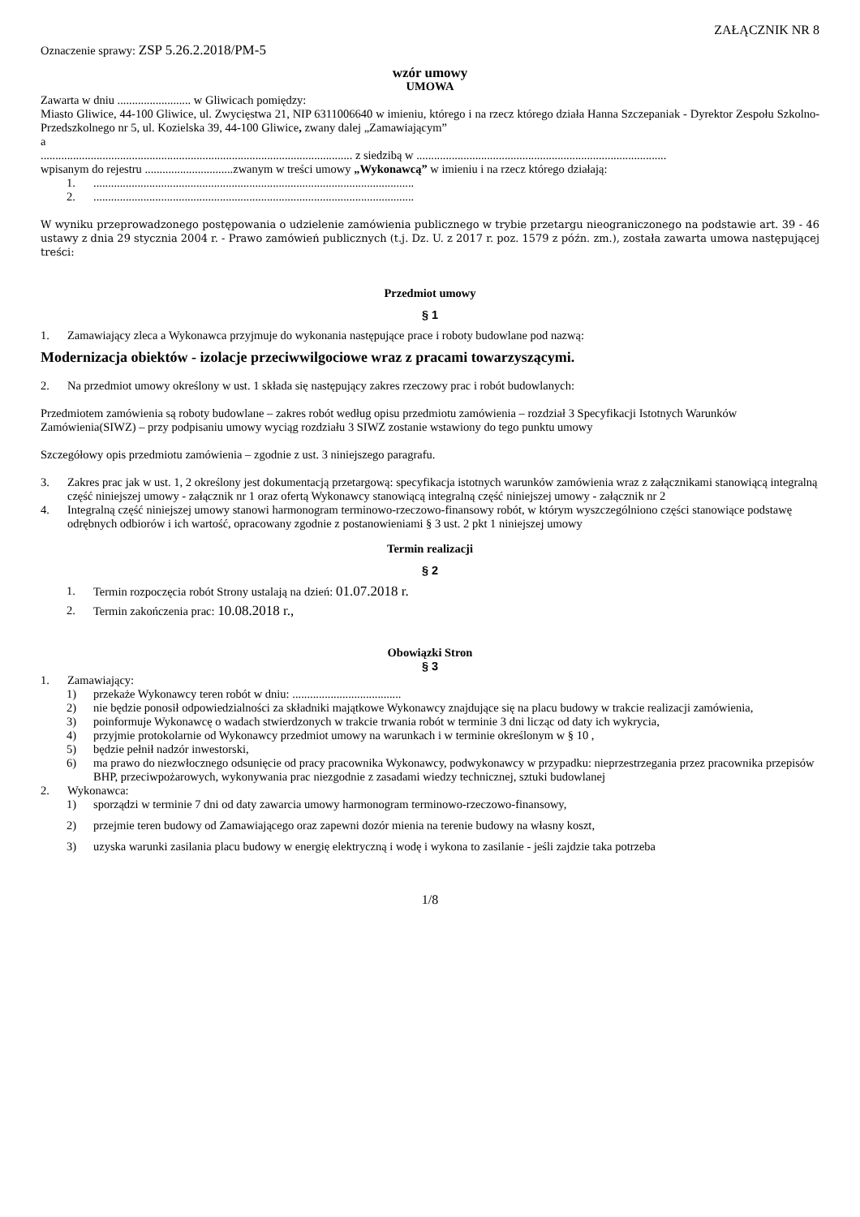ZAŁĄCZNIK NR 8
Oznaczenie sprawy: ZSP 5.26.2.2018/PM-5
wzór umowy
UMOWA
Zawarta w dniu ......................... w Gliwicach pomiędzy:
Miasto Gliwice, 44-100 Gliwice, ul. Zwycięstwa 21, NIP 6311006640 w imieniu, którego i na rzecz którego działa Hanna Szczepaniak - Dyrektor Zespołu Szkolno-Przedszkolnego nr 5, ul. Kozielska 39, 44-100 Gliwice, zwany dalej „Zamawiającym”
a
.......................................................................................................... z siedzibą w .....................................................................................
wpisanym do rejestru ..............................zwanym w treści umowy „Wykonawcą” w imieniu i na rzecz którego działają:
1..............................................................................................................
2..............................................................................................................
W wyniku przeprowadzonego postępowania o udzielenie zamówienia publicznego w trybie przetargu nieograniczonego na podstawie art. 39 - 46 ustawy z dnia 29 stycznia 2004 r. - Prawo zamówień publicznych (t.j. Dz. U. z 2017 r. poz. 1579 z późn. zm.), została zawarta umowa następującej treści:
Przedmiot umowy
§ 1
1. Zamawiający zleca a Wykonawca przyjmuje do wykonania następujące prace i roboty budowlane pod nazwą:
Modernizacja obiektów - izolacje przeciwwilgociowe wraz z pracami towarzyszącymi.
2. Na przedmiot umowy określony w ust. 1 składa się następujący zakres rzeczowy prac i robót budowlanych:
Przedmiotem zamówienia są roboty budowlane – zakres robót według opisu przedmiotu zamówienia – rozdział 3 Specyfikacji Istotnych Warunków Zamówienia(SIWZ) – przy podpisaniu umowy wyciąg rozdziału 3 SIWZ zostanie wstawiony do tego punktu umowy
Szczegółowy opis przedmiotu zamówienia – zgodnie z ust. 3 niniejszego paragrafu.
3. Zakres prac jak w ust. 1, 2 określony jest dokumentacją przetargową: specyfikacja istotnych warunków zamówienia wraz z załącznikami stanowiącą integralną część niniejszej umowy - załącznik nr 1 oraz ofertą Wykonawcy stanowiącą integralną część niniejszej umowy - załącznik nr 2
4. Integralną część niniejszej umowy stanowi harmonogram terminowo-rzeczowo-finansowy robót, w którym wyszczególniono części stanowiące podstawę odrębnych odbiorów i ich wartość, opracowany zgodnie z postanowieniami § 3 ust. 2 pkt 1 niniejszej umowy
Termin realizacji
§ 2
1. Termin rozpoczęcia robót Strony ustalają na dzień: 01.07.2018 r.
2. Termin zakończenia prac: 10.08.2018 r.,
Obowiązki Stron
§ 3
1. Zamawiający:
1) przekaże Wykonawcy teren robót w dniu: .....................................
2) nie będzie ponosił odpowiedzialności za składniki majątkowe Wykonawcy znajdujące się na placu budowy w trakcie realizacji zamówienia,
3) poinformuje Wykonawcę o wadach stwierdzonych w trakcie trwania robót w terminie 3 dni licząc od daty ich wykrycia,
4) przyjmie protokolarnie od Wykonawcy przedmiot umowy na warunkach i w terminie określonym w § 10 ,
5) będzie pełnił nadzór inwestorski,
6) ma prawo do niezwłocznego odsunięcie od pracy pracownika Wykonawcy, podwykonawcy w przypadku: nieprzestrzegania przez pracownika przepisów BHP, przeciwpożarowych, wykonywania prac niezgodnie z zasadami wiedzy technicznej, sztuki budowlanej
2. Wykonawca:
1) sporządzi w terminie 7 dni od daty zawarcia umowy harmonogram terminowo-rzeczowo-finansowy,
2) przejmie teren budowy od Zamawiającego oraz zapewni dozór mienia na terenie budowy na własny koszt,
3) uzyska warunki zasilania placu budowy w energię elektryczną i wodę i wykona to zasilanie - jeśli zajdzie taka potrzeba
1/8